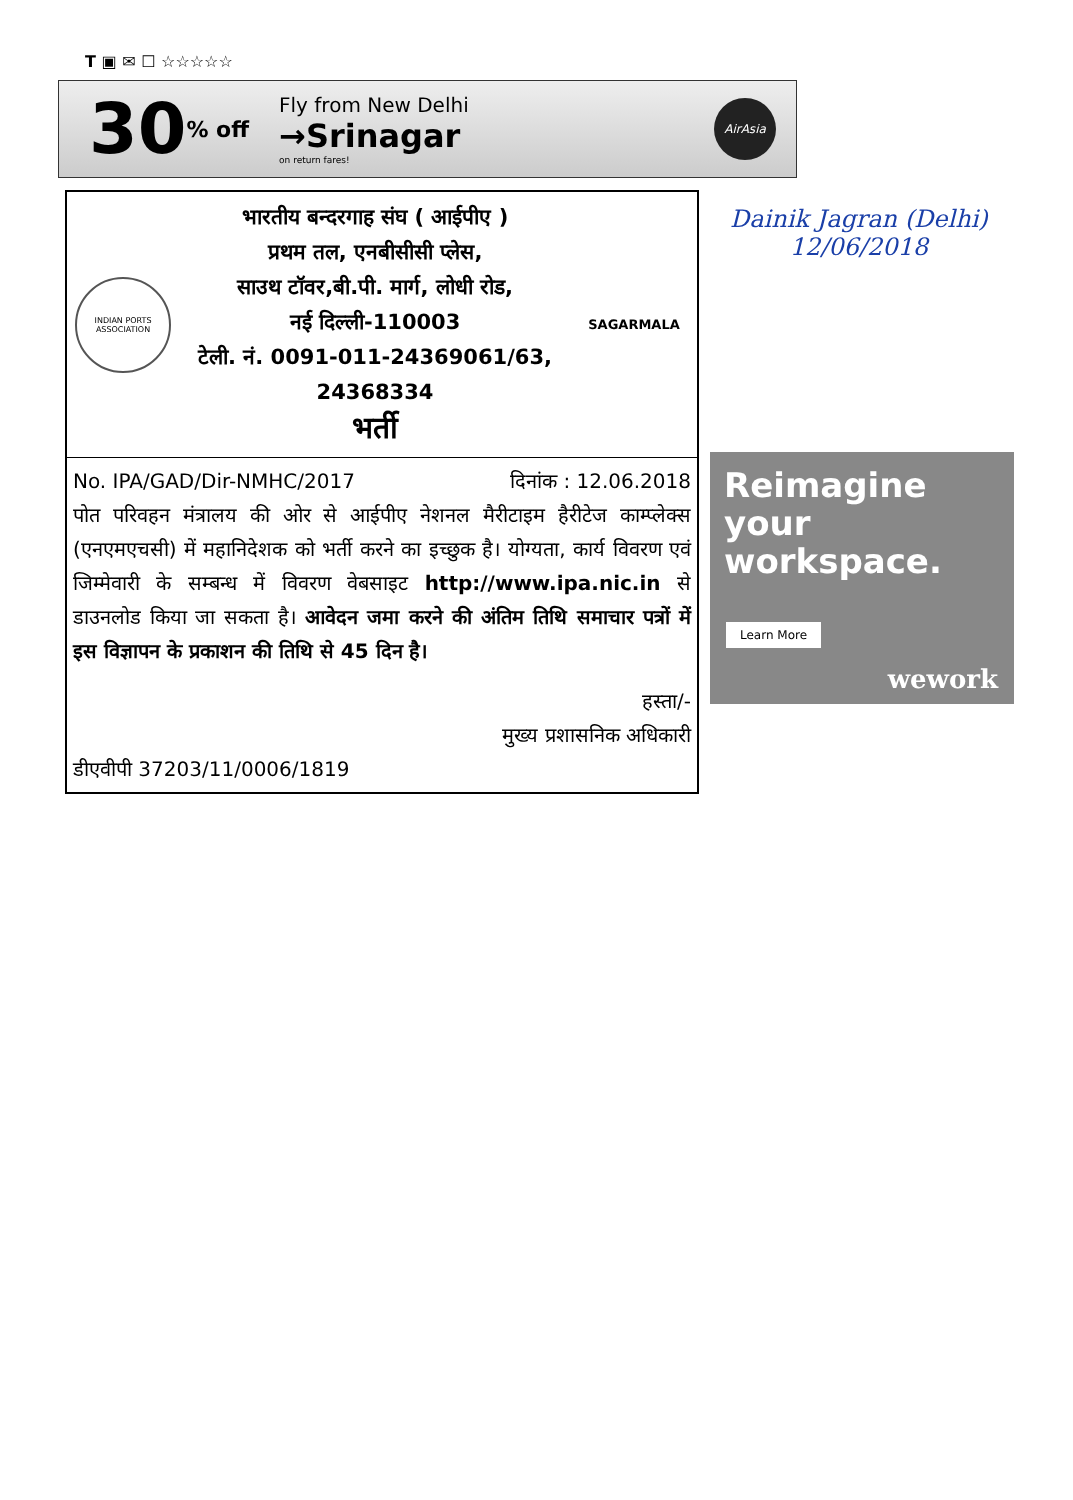T ▣ ✉ ☐ ☆☆☆☆☆
30
% off
Fly from New Delhi
→Srinagar
on return fares!
AirAsia
INDIAN PORTS ASSOCIATION
भारतीय बन्दरगाह संघ ( आईपीए )
प्रथम तल, एनबीसीसी प्लेस,
साउथ टॉवर,बी.पी. मार्ग, लोधी रोड,
नई दिल्ली-110003
टेली. नं. 0091-011-24369061/63,
24368334
भर्ती
SAGARMALA
No. IPA/GAD/Dir-NMHC/2017 दिनांक : 12.06.2018
पोत परिवहन मंत्रालय की ओर से आईपीए नेशनल मैरीटाइम हैरीटेज काम्प्लेक्स (एनएमएचसी) में महानिदेशक को भर्ती करने का इच्छुक है। योग्यता, कार्य विवरण एवं जिम्मेवारी के सम्बन्ध में विवरण वेबसाइट http://www.ipa.nic.in से डाउनलोड किया जा सकता है। आवेदन जमा करने की अंतिम तिथि समाचार पत्रों में इस विज्ञापन के प्रकाशन की तिथि से 45 दिन है।
हस्ता/-
मुख्य प्रशासनिक अधिकारी
डीएवीपी 37203/11/0006/1819
Dainik Jagran (Delhi)
12/06/2018
Reimagine
your
workspace.
Learn More
wework